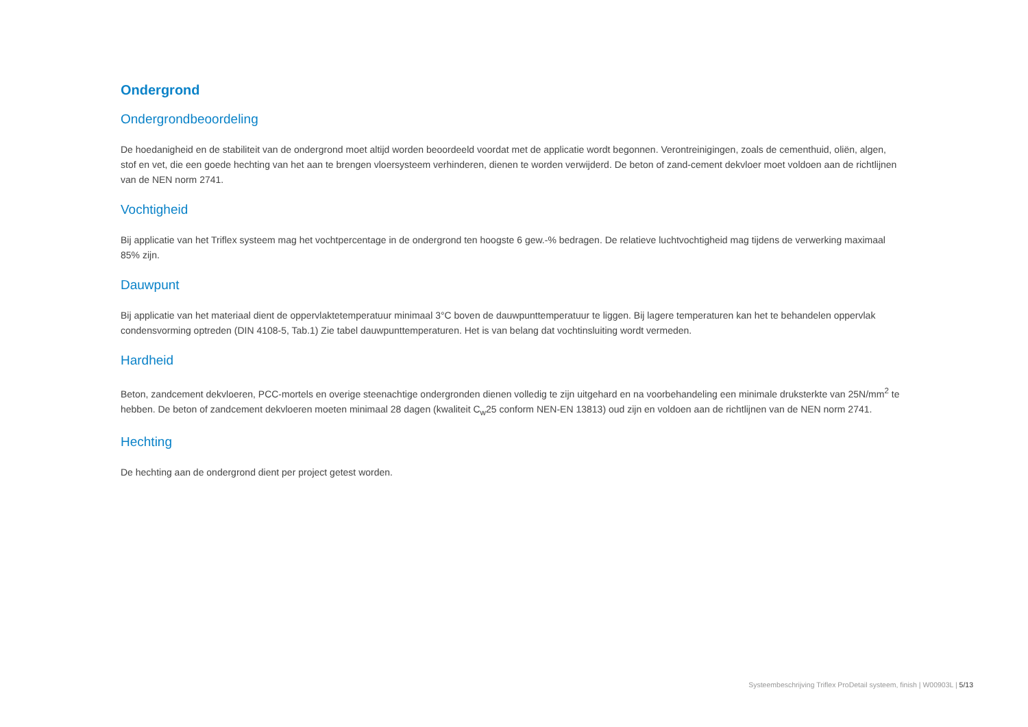Ondergrond
Ondergrondbeoordeling
De hoedanigheid en de stabiliteit van de ondergrond moet altijd worden beoordeeld voordat met de applicatie wordt begonnen. Verontreinigingen, zoals de cementhuid, oliën, algen, stof en vet, die een goede hechting van het aan te brengen vloersysteem verhinderen, dienen te worden verwijderd. De beton of zand-cement dekvloer moet voldoen aan de richtlijnen van de NEN norm 2741.
Vochtigheid
Bij applicatie van het Triflex systeem mag het vochtpercentage in de ondergrond ten hoogste 6 gew.-% bedragen. De relatieve luchtvochtigheid mag tijdens de verwerking maximaal 85% zijn.
Dauwpunt
Bij applicatie van het materiaal dient de oppervlaktetemperatuur minimaal 3°C boven de dauwpunttemperatuur te liggen. Bij lagere temperaturen kan het te behandelen oppervlak condensvorming optreden (DIN 4108-5, Tab.1) Zie tabel dauwpunttemperaturen. Het is van belang dat vochtinsluiting wordt vermeden.
Hardheid
Beton, zandcement dekvloeren, PCC-mortels en overige steenachtige ondergronden dienen volledig te zijn uitgehard en na voorbehandeling een minimale druksterkte van 25N/mm<sup>2</sup> te hebben. De beton of zandcement dekvloeren moeten minimaal 28 dagen (kwaliteit C<sub>w</sub>25 conform NEN-EN 13813) oud zijn en voldoen aan de richtlijnen van de NEN norm 2741.
Hechting
De hechting aan de ondergrond dient per project getest worden.
Systeembeschrijving Triflex ProDetail systeem, finish | W00903L | 5/13